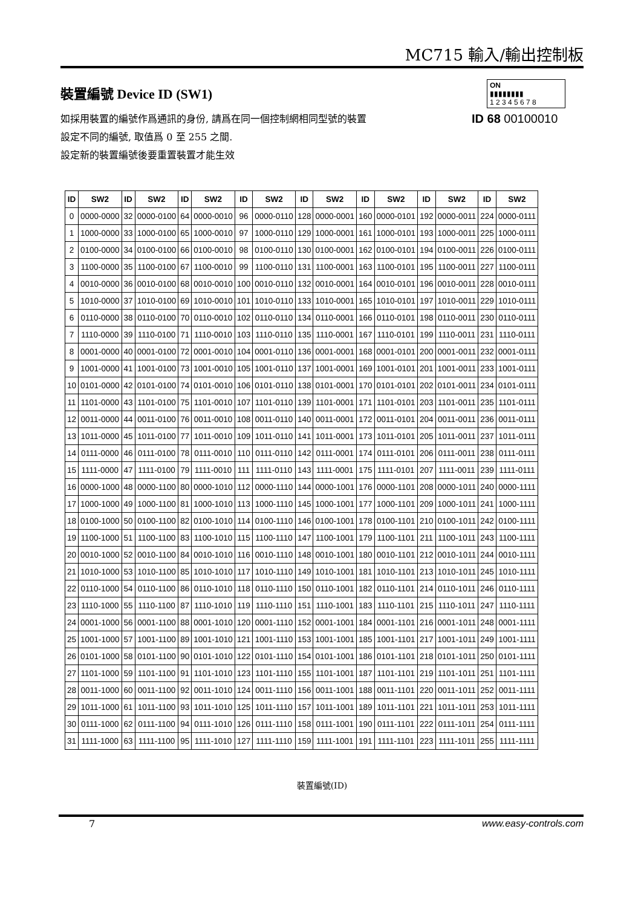MC715 輸入/輸出控制板
裝置編號 Device ID (SW1)
如採用裝置的編號作爲通訊的身份, 請爲在同一個控制網相同型號的裝置
設定不同的編號, 取值爲 0 至 255 之間.
設定新的裝置編號後要重置裝置才能生效
ON
▮▮▮▮▮▮▮▮
1 2 3 4 5 6 7 8
ID 68 00100010
| ID | SW2 | ID | SW2 | ID | SW2 | ID | SW2 | ID | SW2 | ID | SW2 | ID | SW2 | ID | SW2 |
| --- | --- | --- | --- | --- | --- | --- | --- | --- | --- | --- | --- | --- | --- | --- | --- |
| 0 | 0000-0000 | 32 | 0000-0100 | 64 | 0000-0010 | 96 | 0000-0110 | 128 | 0000-0001 | 160 | 0000-0101 | 192 | 0000-0011 | 224 | 0000-0111 |
| 1 | 1000-0000 | 33 | 1000-0100 | 65 | 1000-0010 | 97 | 1000-0110 | 129 | 1000-0001 | 161 | 1000-0101 | 193 | 1000-0011 | 225 | 1000-0111 |
| 2 | 0100-0000 | 34 | 0100-0100 | 66 | 0100-0010 | 98 | 0100-0110 | 130 | 0100-0001 | 162 | 0100-0101 | 194 | 0100-0011 | 226 | 0100-0111 |
| 3 | 1100-0000 | 35 | 1100-0100 | 67 | 1100-0010 | 99 | 1100-0110 | 131 | 1100-0001 | 163 | 1100-0101 | 195 | 1100-0011 | 227 | 1100-0111 |
| 4 | 0010-0000 | 36 | 0010-0100 | 68 | 0010-0010 | 100 | 0010-0110 | 132 | 0010-0001 | 164 | 0010-0101 | 196 | 0010-0011 | 228 | 0010-0111 |
| 5 | 1010-0000 | 37 | 1010-0100 | 69 | 1010-0010 | 101 | 1010-0110 | 133 | 1010-0001 | 165 | 1010-0101 | 197 | 1010-0011 | 229 | 1010-0111 |
| 6 | 0110-0000 | 38 | 0110-0100 | 70 | 0110-0010 | 102 | 0110-0110 | 134 | 0110-0001 | 166 | 0110-0101 | 198 | 0110-0011 | 230 | 0110-0111 |
| 7 | 1110-0000 | 39 | 1110-0100 | 71 | 1110-0010 | 103 | 1110-0110 | 135 | 1110-0001 | 167 | 1110-0101 | 199 | 1110-0011 | 231 | 1110-0111 |
| 8 | 0001-0000 | 40 | 0001-0100 | 72 | 0001-0010 | 104 | 0001-0110 | 136 | 0001-0001 | 168 | 0001-0101 | 200 | 0001-0011 | 232 | 0001-0111 |
| 9 | 1001-0000 | 41 | 1001-0100 | 73 | 1001-0010 | 105 | 1001-0110 | 137 | 1001-0001 | 169 | 1001-0101 | 201 | 1001-0011 | 233 | 1001-0111 |
| 10 | 0101-0000 | 42 | 0101-0100 | 74 | 0101-0010 | 106 | 0101-0110 | 138 | 0101-0001 | 170 | 0101-0101 | 202 | 0101-0011 | 234 | 0101-0111 |
| 11 | 1101-0000 | 43 | 1101-0100 | 75 | 1101-0010 | 107 | 1101-0110 | 139 | 1101-0001 | 171 | 1101-0101 | 203 | 1101-0011 | 235 | 1101-0111 |
| 12 | 0011-0000 | 44 | 0011-0100 | 76 | 0011-0010 | 108 | 0011-0110 | 140 | 0011-0001 | 172 | 0011-0101 | 204 | 0011-0011 | 236 | 0011-0111 |
| 13 | 1011-0000 | 45 | 1011-0100 | 77 | 1011-0010 | 109 | 1011-0110 | 141 | 1011-0001 | 173 | 1011-0101 | 205 | 1011-0011 | 237 | 1011-0111 |
| 14 | 0111-0000 | 46 | 0111-0100 | 78 | 0111-0010 | 110 | 0111-0110 | 142 | 0111-0001 | 174 | 0111-0101 | 206 | 0111-0011 | 238 | 0111-0111 |
| 15 | 1111-0000 | 47 | 1111-0100 | 79 | 1111-0010 | 111 | 1111-0110 | 143 | 1111-0001 | 175 | 1111-0101 | 207 | 1111-0011 | 239 | 1111-0111 |
| 16 | 0000-1000 | 48 | 0000-1100 | 80 | 0000-1010 | 112 | 0000-1110 | 144 | 0000-1001 | 176 | 0000-1101 | 208 | 0000-1011 | 240 | 0000-1111 |
| 17 | 1000-1000 | 49 | 1000-1100 | 81 | 1000-1010 | 113 | 1000-1110 | 145 | 1000-1001 | 177 | 1000-1101 | 209 | 1000-1011 | 241 | 1000-1111 |
| 18 | 0100-1000 | 50 | 0100-1100 | 82 | 0100-1010 | 114 | 0100-1110 | 146 | 0100-1001 | 178 | 0100-1101 | 210 | 0100-1011 | 242 | 0100-1111 |
| 19 | 1100-1000 | 51 | 1100-1100 | 83 | 1100-1010 | 115 | 1100-1110 | 147 | 1100-1001 | 179 | 1100-1101 | 211 | 1100-1011 | 243 | 1100-1111 |
| 20 | 0010-1000 | 52 | 0010-1100 | 84 | 0010-1010 | 116 | 0010-1110 | 148 | 0010-1001 | 180 | 0010-1101 | 212 | 0010-1011 | 244 | 0010-1111 |
| 21 | 1010-1000 | 53 | 1010-1100 | 85 | 1010-1010 | 117 | 1010-1110 | 149 | 1010-1001 | 181 | 1010-1101 | 213 | 1010-1011 | 245 | 1010-1111 |
| 22 | 0110-1000 | 54 | 0110-1100 | 86 | 0110-1010 | 118 | 0110-1110 | 150 | 0110-1001 | 182 | 0110-1101 | 214 | 0110-1011 | 246 | 0110-1111 |
| 23 | 1110-1000 | 55 | 1110-1100 | 87 | 1110-1010 | 119 | 1110-1110 | 151 | 1110-1001 | 183 | 1110-1101 | 215 | 1110-1011 | 247 | 1110-1111 |
| 24 | 0001-1000 | 56 | 0001-1100 | 88 | 0001-1010 | 120 | 0001-1110 | 152 | 0001-1001 | 184 | 0001-1101 | 216 | 0001-1011 | 248 | 0001-1111 |
| 25 | 1001-1000 | 57 | 1001-1100 | 89 | 1001-1010 | 121 | 1001-1110 | 153 | 1001-1001 | 185 | 1001-1101 | 217 | 1001-1011 | 249 | 1001-1111 |
| 26 | 0101-1000 | 58 | 0101-1100 | 90 | 0101-1010 | 122 | 0101-1110 | 154 | 0101-1001 | 186 | 0101-1101 | 218 | 0101-1011 | 250 | 0101-1111 |
| 27 | 1101-1000 | 59 | 1101-1100 | 91 | 1101-1010 | 123 | 1101-1110 | 155 | 1101-1001 | 187 | 1101-1101 | 219 | 1101-1011 | 251 | 1101-1111 |
| 28 | 0011-1000 | 60 | 0011-1100 | 92 | 0011-1010 | 124 | 0011-1110 | 156 | 0011-1001 | 188 | 0011-1101 | 220 | 0011-1011 | 252 | 0011-1111 |
| 29 | 1011-1000 | 61 | 1011-1100 | 93 | 1011-1010 | 125 | 1011-1110 | 157 | 1011-1001 | 189 | 1011-1101 | 221 | 1011-1011 | 253 | 1011-1111 |
| 30 | 0111-1000 | 62 | 0111-1100 | 94 | 0111-1010 | 126 | 0111-1110 | 158 | 0111-1001 | 190 | 0111-1101 | 222 | 0111-1011 | 254 | 0111-1111 |
| 31 | 1111-1000 | 63 | 1111-1100 | 95 | 1111-1010 | 127 | 1111-1110 | 159 | 1111-1001 | 191 | 1111-1101 | 223 | 1111-1011 | 255 | 1111-1111 |
裝置編號(ID)
7 www.easy-controls.com